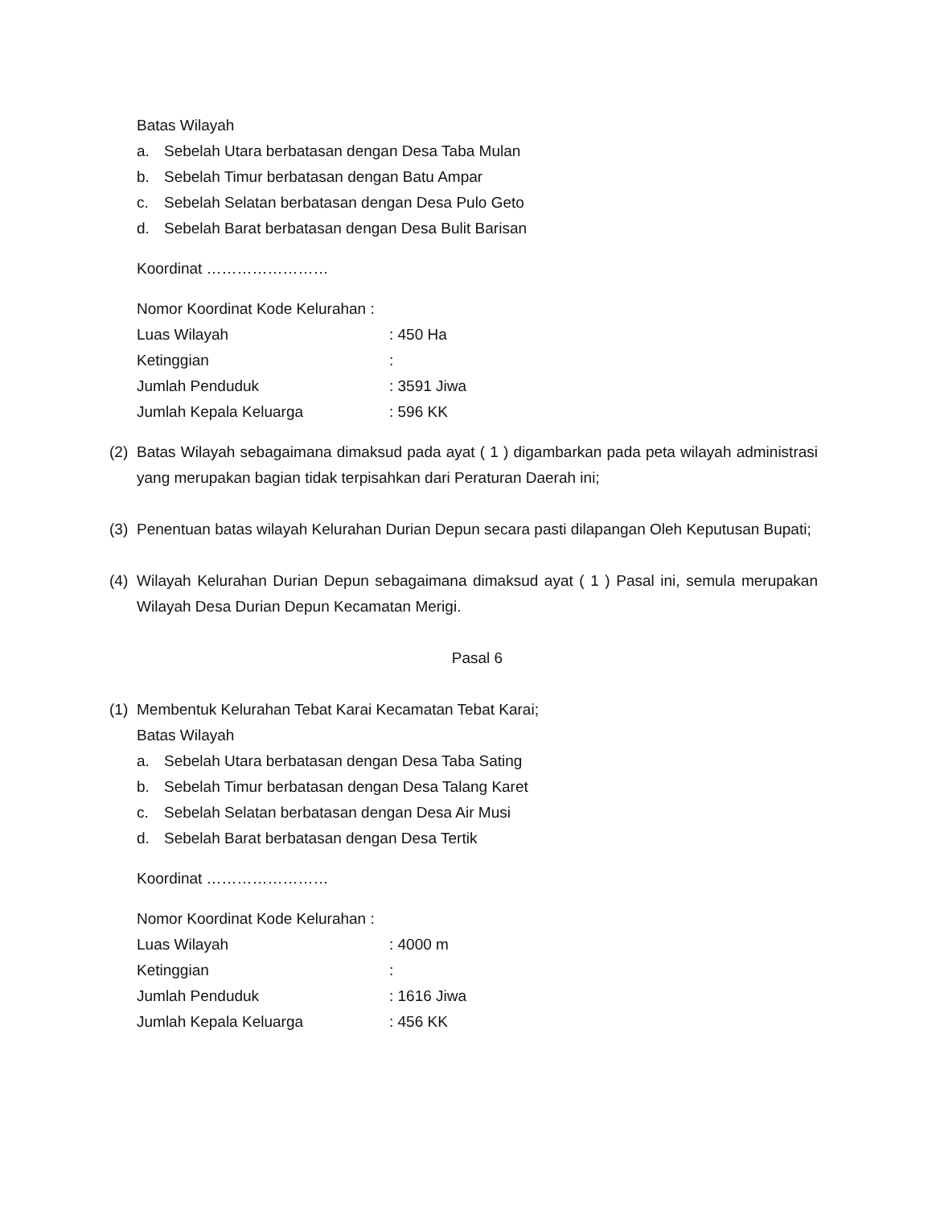Batas Wilayah
a. Sebelah Utara berbatasan dengan Desa Taba Mulan
b. Sebelah Timur berbatasan dengan Batu Ampar
c. Sebelah Selatan berbatasan dengan Desa Pulo Geto
d. Sebelah Barat berbatasan dengan Desa Bulit Barisan
Koordinat ……………………
Nomor Koordinat Kode Kelurahan :
Luas Wilayah: 450 Ha
Ketinggian:
Jumlah Penduduk: 3591 Jiwa
Jumlah Kepala Keluarga: 596 KK
(2) Batas Wilayah sebagaimana dimaksud pada ayat ( 1 ) digambarkan pada peta wilayah administrasi yang merupakan bagian tidak terpisahkan dari Peraturan Daerah ini;
(3) Penentuan batas wilayah Kelurahan Durian Depun secara pasti dilapangan Oleh Keputusan Bupati;
(4) Wilayah Kelurahan Durian Depun sebagaimana dimaksud ayat ( 1 ) Pasal ini, semula merupakan Wilayah Desa Durian Depun Kecamatan Merigi.
Pasal 6
(1) Membentuk Kelurahan Tebat Karai Kecamatan Tebat Karai;
Batas Wilayah
a. Sebelah Utara berbatasan dengan Desa Taba Sating
b. Sebelah Timur berbatasan dengan Desa Talang Karet
c. Sebelah Selatan berbatasan dengan Desa Air Musi
d. Sebelah Barat berbatasan dengan Desa Tertik
Koordinat ……………………
Nomor Koordinat Kode Kelurahan :
Luas Wilayah: 4000 m
Ketinggian:
Jumlah Penduduk: 1616 Jiwa
Jumlah Kepala Keluarga: 456 KK